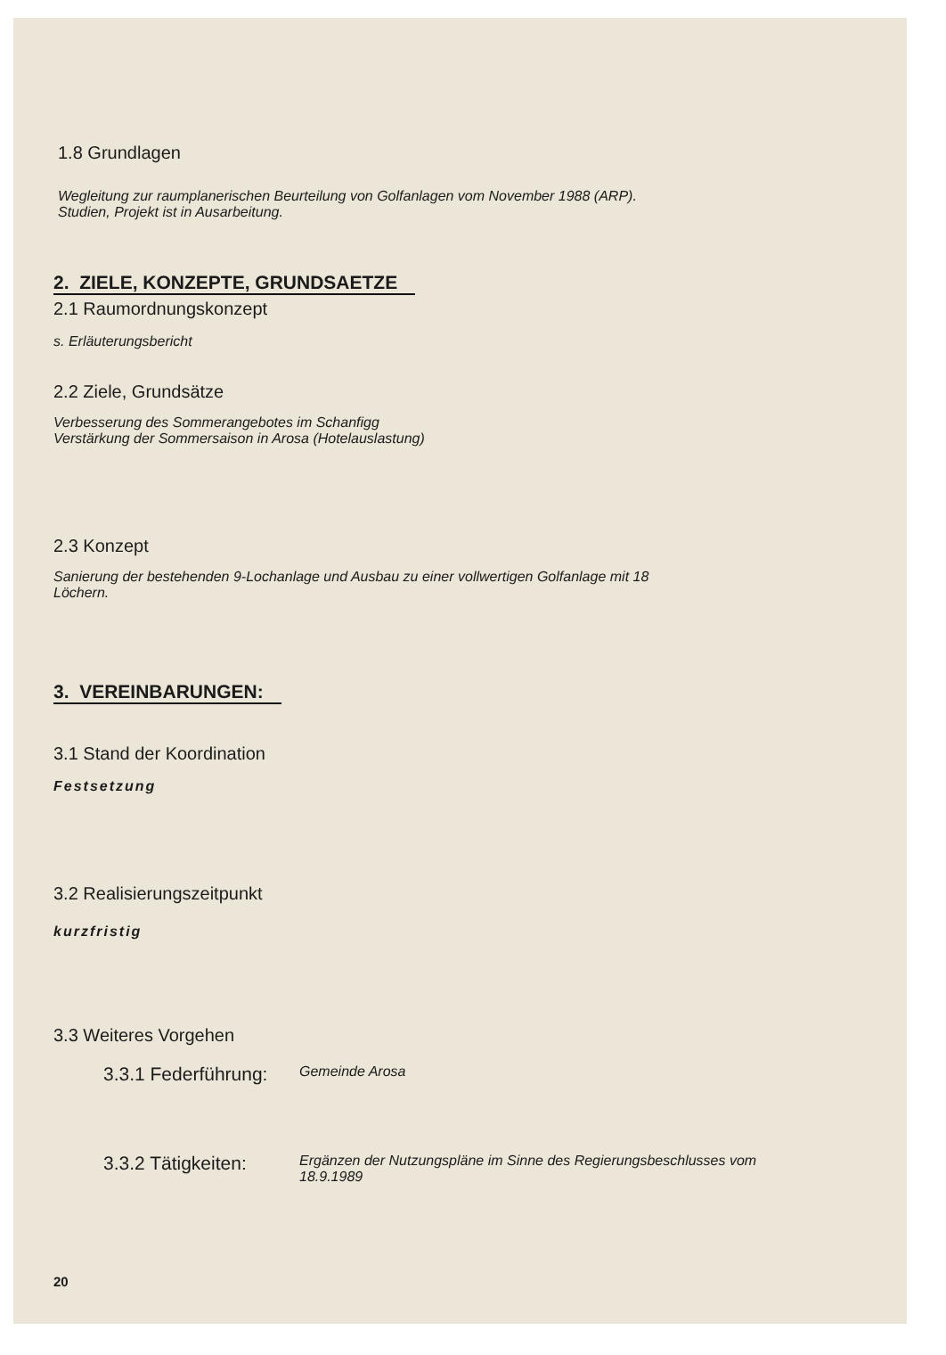1.8 Grundlagen
Wegleitung zur raumplanerischen Beurteilung von Golfanlagen vom November 1988 (ARP).
Studien, Projekt ist in Ausarbeitung.
2. ZIELE, KONZEPTE, GRUNDSAETZE
2.1 Raumordnungskonzept
s. Erläuterungsbericht
2.2 Ziele, Grundsätze
Verbesserung des Sommerangebotes im Schanfigg
Verstärkung der Sommersaison in Arosa (Hotelauslastung)
2.3 Konzept
Sanierung der bestehenden 9-Lochanlage und Ausbau zu einer vollwertigen Golfanlage mit 18
Löchern.
3. VEREINBARUNGEN:
3.1 Stand der Koordination
Festsetzung
3.2 Realisierungszeitpunkt
kurzfristig
3.3 Weiteres Vorgehen
3.3.1 Federführung:
Gemeinde Arosa
3.3.2 Tätigkeiten:
Ergänzen der Nutzungspläne im Sinne des Regierungsbeschlusses vom
18.9.1989
20